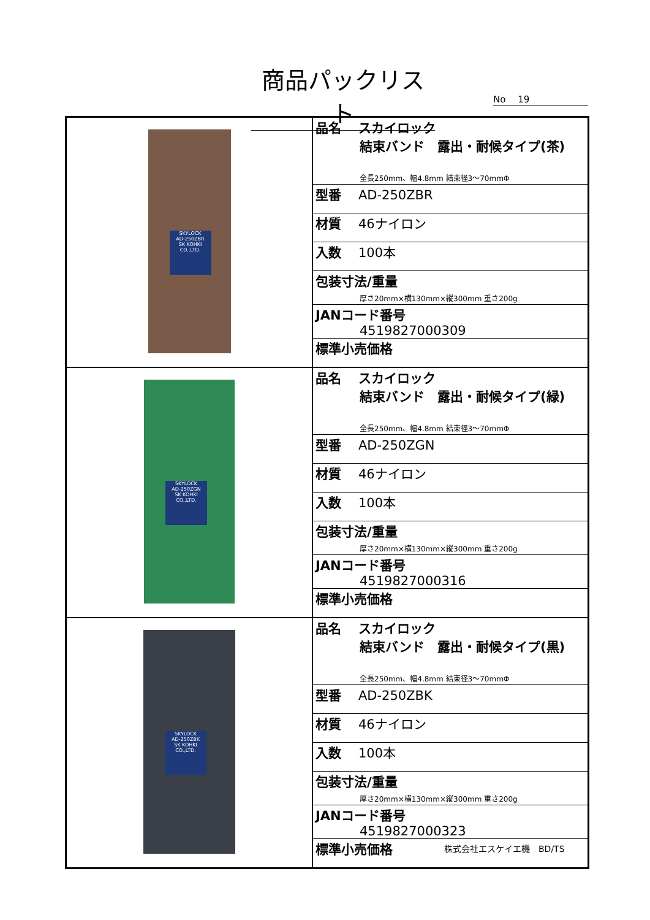商品パックリスト
No　 19
| SKYLOCK AD-250ZBR SK KOHKI CO.,LTD. | 品名 スカイロック 結束バンド 露出・耐候タイプ(茶) 全長250mm、幅4.8mm 結束径3～70mmΦ |
| | 型番 AD-250ZBR |
| | 材質 46ナイロン |
| | 入数 100本 |
| | 包装寸法/重量 厚さ20mm×横130mm×縦300mm 重さ200g |
| | JANコード番号 4519827000309 |
| | 標準小売価格 |
| SKYLOCK AD-250ZGN SK KOHKI CO.,LTD. | 品名 スカイロック 結束バンド 露出・耐候タイプ(緑) 全長250mm、幅4.8mm 結束径3～70mmΦ |
| | 型番 AD-250ZGN |
| | 材質 46ナイロン |
| | 入数 100本 |
| | 包装寸法/重量 厚さ20mm×横130mm×縦300mm 重さ200g |
| | JANコード番号 4519827000316 |
| | 標準小売価格 |
| SKYLOCK AD-250ZBK SK KOHKI CO.,LTD. | 品名 スカイロック 結束バンド 露出・耐候タイプ(黒) 全長250mm、幅4.8mm 結束径3～70mmΦ |
| | 型番 AD-250ZBK |
| | 材質 46ナイロン |
| | 入数 100本 |
| | 包装寸法/重量 厚さ20mm×横130mm×縦300mm 重さ200g |
| | JANコード番号 4519827000323 |
| | 標準小売価格 |
株式会社エスケイエ機　BD/TS